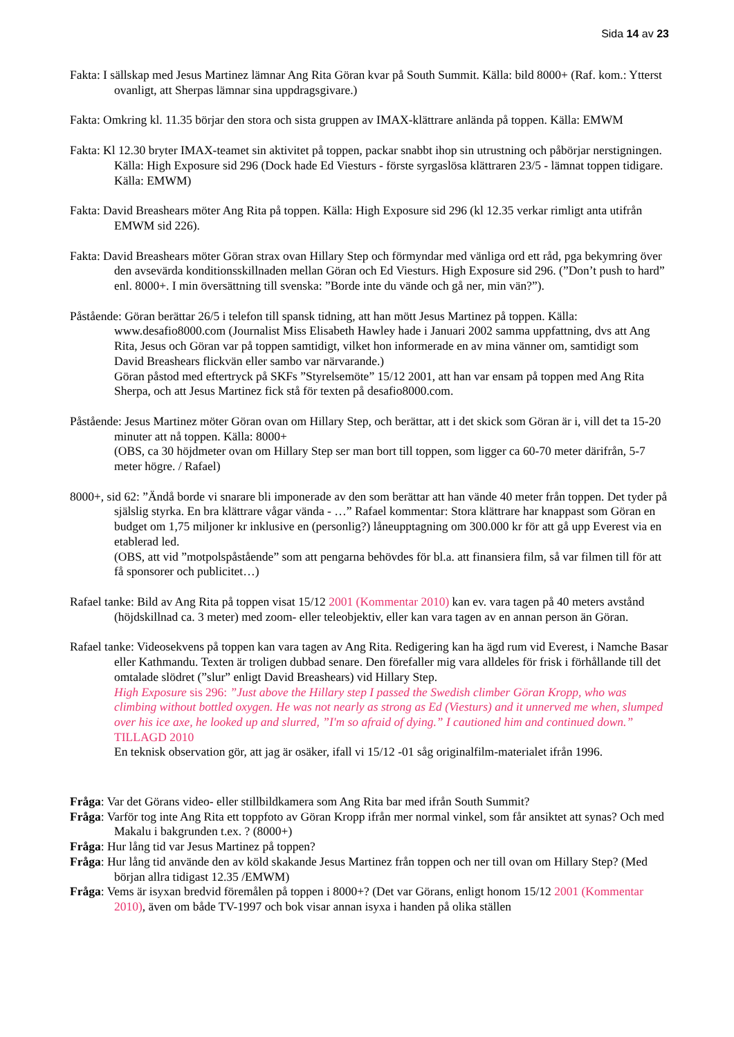Sida 14 av 23
Fakta: I sällskap med Jesus Martinez lämnar Ang Rita Göran kvar på South Summit. Källa: bild 8000+ (Raf. kom.: Ytterst ovanligt, att Sherpas lämnar sina uppdragsgivare.)
Fakta: Omkring kl. 11.35 börjar den stora och sista gruppen av IMAX-klättrare anlända på toppen. Källa: EMWM
Fakta: Kl 12.30 bryter IMAX-teamet sin aktivitet på toppen, packar snabbt ihop sin utrustning och påbörjar nerstigningen. Källa: High Exposure sid 296 (Dock hade Ed Viesturs - förste syrgaslösa klättraren 23/5 - lämnat toppen tidigare. Källa: EMWM)
Fakta: David Breashears möter Ang Rita på toppen. Källa: High Exposure sid 296 (kl 12.35 verkar rimligt anta utifrån EMWM sid 226).
Fakta: David Breashears möter Göran strax ovan Hillary Step och förmyndar med vänliga ord ett råd, pga bekymring över den avsevärda konditionsskillnaden mellan Göran och Ed Viesturs. High Exposure sid 296. (”Don’t push to hard” enl. 8000+. I min översättning till svenska: ”Borde inte du vände och gå ner, min vän?”).
Påstående: Göran berättar 26/5 i telefon till spansk tidning, att han mött Jesus Martinez på toppen. Källa: www.desafio8000.com (Journalist Miss Elisabeth Hawley hade i Januari 2002 samma uppfattning, dvs att Ang Rita, Jesus och Göran var på toppen samtidigt, vilket hon informerade en av mina vänner om, samtidigt som David Breashears flickvän eller sambo var närvarande.)
Göran påstod med eftertryck på SKFs ”Styrelsemöte” 15/12 2001, att han var ensam på toppen med Ang Rita Sherpa, och att Jesus Martinez fick stå för texten på desafio8000.com.
Påstående: Jesus Martinez möter Göran ovan om Hillary Step, och berättar, att i det skick som Göran är i, vill det ta 15-20 minuter att nå toppen. Källa: 8000+
(OBS, ca 30 höjdmeter ovan om Hillary Step ser man bort till toppen, som ligger ca 60-70 meter därifrån, 5-7 meter högre. / Rafael)
8000+, sid 62: ”Ändå borde vi snarare bli imponerade av den som berättar att han vände 40 meter från toppen. Det tyder på själslig styrka. En bra klättrare vågar vända - …” Rafael kommentar: Stora klättrare har knappast som Göran en budget om 1,75 miljoner kr inklusive en (personlig?) låneupptagning om 300.000 kr för att gå upp Everest via en etablerad led.
(OBS, att vid ”motpolspåstående” som att pengarna behövdes för bl.a. att finansiera film, så var filmen till för att få sponsorer och publicitet…)
Rafael tanke: Bild av Ang Rita på toppen visat 15/12 2001 (Kommentar 2010) kan ev. vara tagen på 40 meters avstånd (höjdskillnad ca. 3 meter) med zoom- eller teleobjektiv, eller kan vara tagen av en annan person än Göran.
Rafael tanke: Videosekvens på toppen kan vara tagen av Ang Rita. Redigering kan ha ägd rum vid Everest, i Namche Basar eller Kathmandu. Texten är troligen dubbad senare. Den förefaller mig vara alldeles för frisk i förhållande till det omtalade slödret (”slur” enligt David Breashears) vid Hillary Step.
High Exposure sis 296: ”Just above the Hillary step I passed the Swedish climber Göran Kropp, who was climbing without bottled oxygen. He was not nearly as strong as Ed (Viesturs) and it unnerved me when, slumped over his ice axe, he looked up and slurred, ”I'm so afraid of dying.” I cautioned him and continued down.” TILLAGD 2010
En teknisk observation gör, att jag är osäker, ifall vi 15/12 -01 såg originalfilm-materialet ifrån 1996.
Fråga: Var det Görans video- eller stillbildkamera som Ang Rita bar med ifrån South Summit?
Fråga: Varför tog inte Ang Rita ett toppfoto av Göran Kropp ifrån mer normal vinkel, som får ansiktet att synas? Och med Makalu i bakgrunden t.ex. ? (8000+)
Fråga: Hur lång tid var Jesus Martinez på toppen?
Fråga: Hur lång tid använde den av köld skakande Jesus Martinez från toppen och ner till ovan om Hillary Step? (Med början allra tidigast 12.35 /EMWM)
Fråga: Vems är isyxan bredvid föremålen på toppen i 8000+? (Det var Görans, enligt honom 15/12 2001 (Kommentar 2010), även om både TV-1997 och bok visar annan isyxa i handen på olika ställen